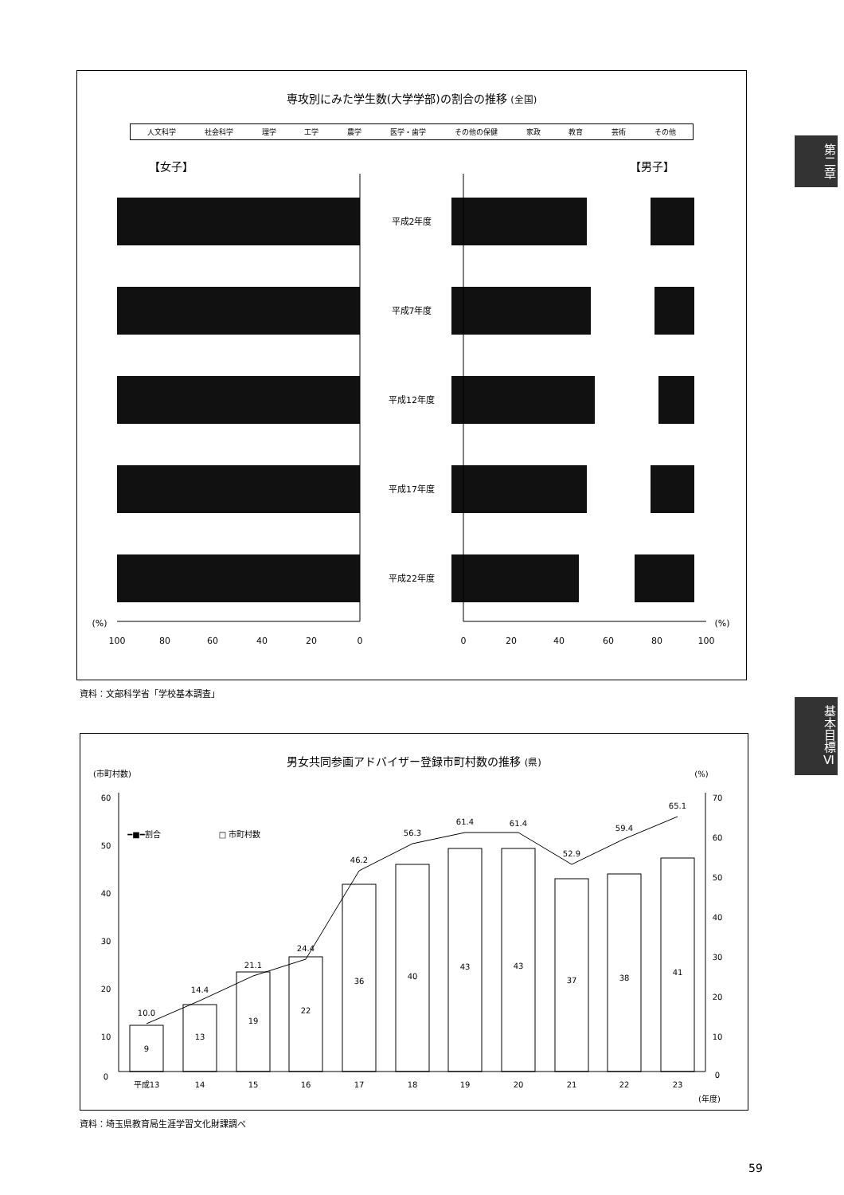専攻別にみた学生数(大学学部)の割合の推移 (全国)
人文科学 社会科学 理学 工学 農学 医学・歯学 その他の保健 家政 教育 芸術 その他
【女子】 【男子】
平成2年度
平成7年度
平成12年度
平成17年度
平成22年度
100
80
60
40
20
0
0
20
40
60
80
100
(%)
(%)
資料：文部科学省「学校基本調査」
男女共同参画アドバイザー登録市町村数の推移 (県)
(市町村数)
(%)
━■━割合
□ 市町村数
9
13
19
22
36
40
43
43
37
38
41
10.0
14.4
21.1
24.4
46.2
56.3
61.4
61.4
52.9
59.4
65.1
平成13
14
15
16
17
18
19
20
21
22
23
(年度)
60
50
40
30
20
10
0
70
60
50
40
30
20
10
0
資料：埼玉県教育局生涯学習文化財課調べ
第二章
基本目標Ⅵ
59